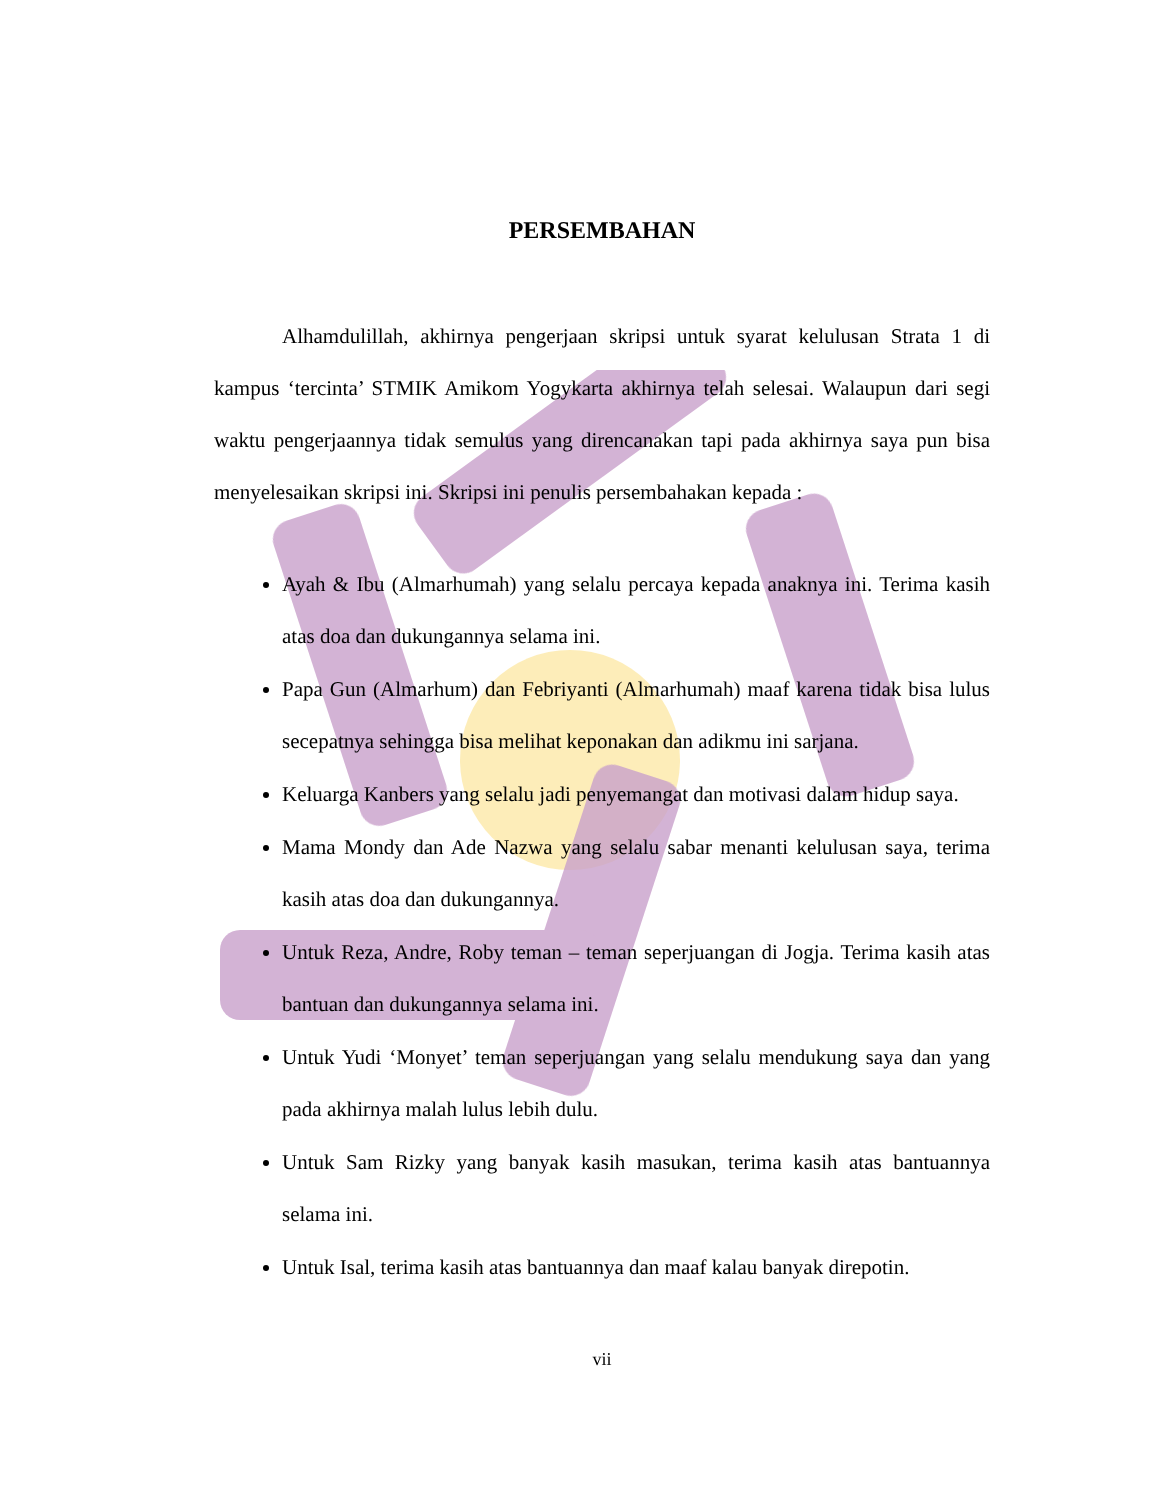PERSEMBAHAN
Alhamdulillah, akhirnya pengerjaan skripsi untuk syarat kelulusan Strata 1 di kampus ‘tercinta’ STMIK Amikom Yogykarta akhirnya telah selesai. Walaupun dari segi waktu pengerjaannya tidak semulus yang direncanakan tapi pada akhirnya saya pun bisa menyelesaikan skripsi ini. Skripsi ini penulis persembahakan kepada :
Ayah & Ibu (Almarhumah) yang selalu percaya kepada anaknya ini. Terima kasih atas doa dan dukungannya selama ini.
Papa Gun (Almarhum) dan Febriyanti (Almarhumah) maaf karena tidak bisa lulus secepatnya sehingga bisa melihat keponakan dan adikmu ini sarjana.
Keluarga Kanbers yang selalu jadi penyemangat dan motivasi dalam hidup saya.
Mama Mondy dan Ade Nazwa yang selalu sabar menanti kelulusan saya, terima kasih atas doa dan dukungannya.
Untuk Reza, Andre, Roby teman – teman seperjuangan di Jogja. Terima kasih atas bantuan dan dukungannya selama ini.
Untuk Yudi ‘Monyet’ teman seperjuangan yang selalu mendukung saya dan yang pada akhirnya malah lulus lebih dulu.
Untuk Sam Rizky yang banyak kasih masukan, terima kasih atas bantuannya selama ini.
Untuk Isal, terima kasih atas bantuannya dan maaf kalau banyak direpotin.
vii